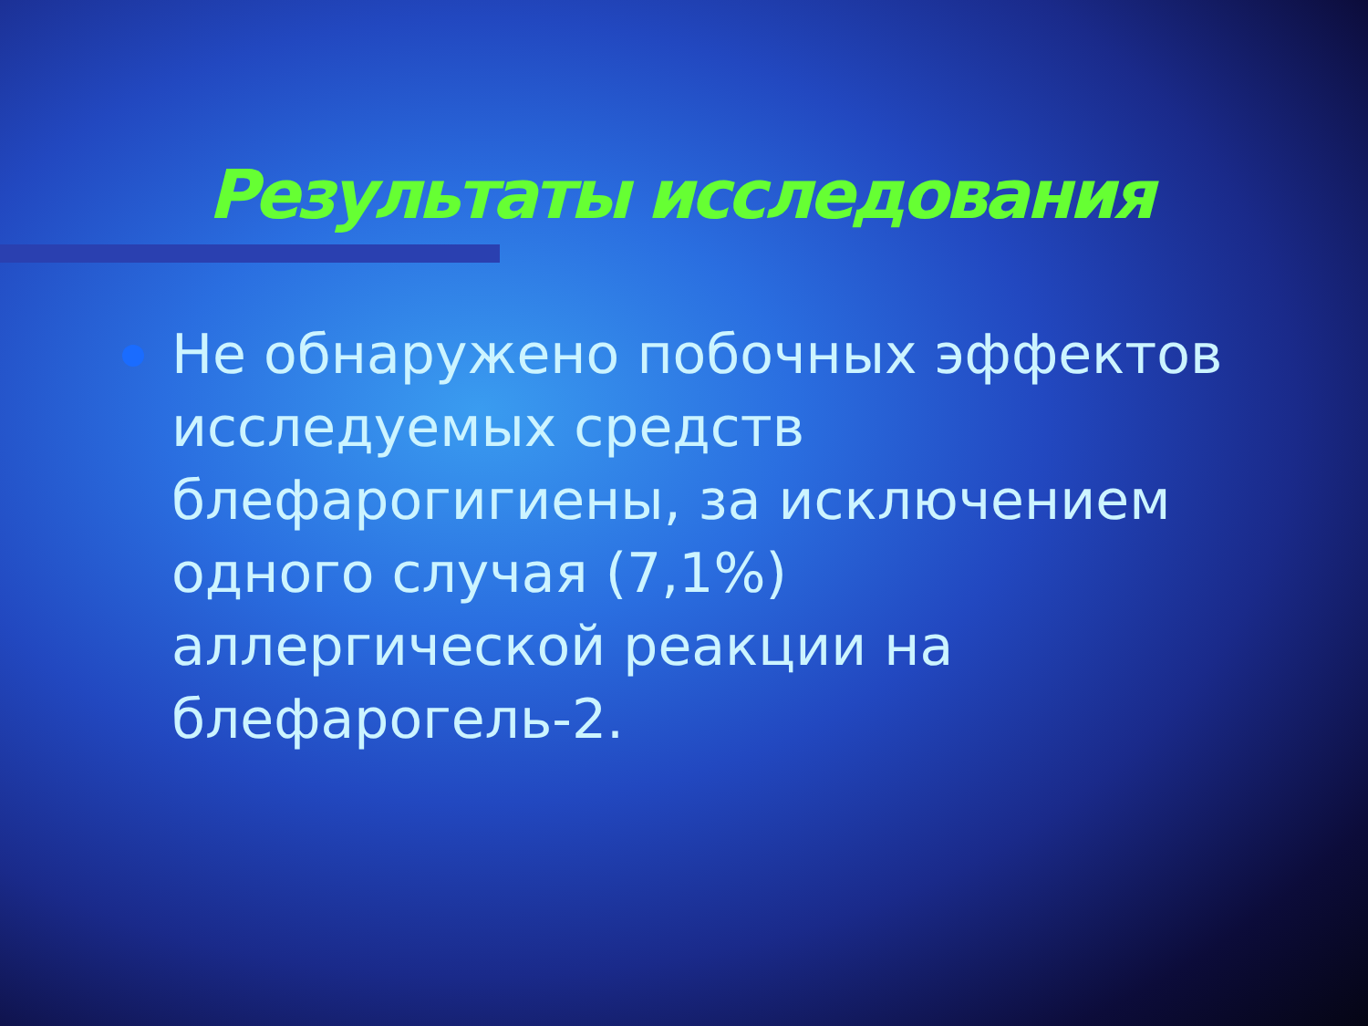Результаты исследования
Не обнаружено побочных эффектов исследуемых средств блефарогигиены, за исключением одного случая (7,1%) аллергической реакции на блефарогель-2.